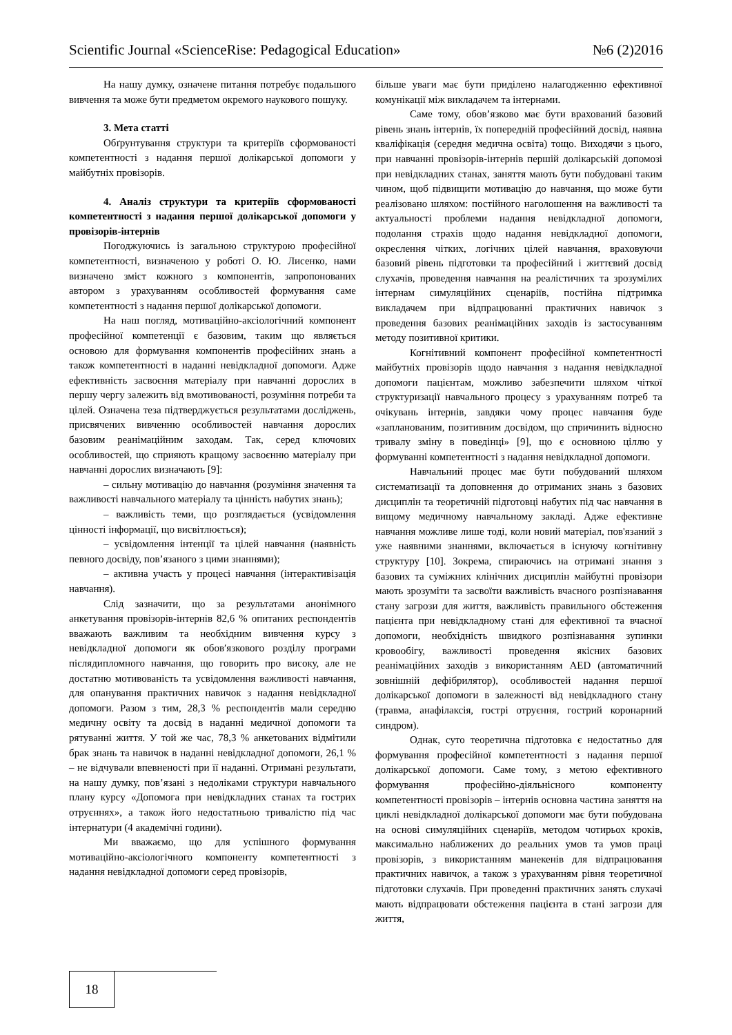Scientific Journal «ScienceRise: Pedagogical Education» №6 (2)2016
На нашу думку, означене питання потребує подальшого вивчення та може бути предметом окремого наукового пошуку.
3. Мета статті
Обґрунтування структури та критеріїв сформованості компетентності з надання першої долікарської допомоги у майбутніх провізорів.
4. Аналіз структури та критеріїв сформованості компетентності з надання першої долікарської допомоги у провізорів-інтернів
Погоджуючись із загальною структурою професійної компетентності, визначеною у роботі О. Ю. Лисенко, нами визначено зміст кожного з компонентів, запропонованих автором з урахуванням особливостей формування саме компетентності з надання першої долікарської допомоги.
На наш погляд, мотиваційно-аксіологічний компонент професійної компетенції є базовим, таким що являється основою для формування компонентів професійних знань а також компетентності в наданні невідкладної допомоги. Адже ефективність засвоєння матеріалу при навчанні дорослих в першу чергу залежить від вмотивованості, розуміння потреби та цілей. Означена теза підтверджується результатами досліджень, присвячених вивченню особливостей навчання дорослих базовим реанімаційним заходам. Так, серед ключових особливостей, що сприяють кращому засвоєнню матеріалу при навчанні дорослих визначають [9]:
– сильну мотивацію до навчання (розуміння значення та важливості навчального матеріалу та цінність набутих знань);
– важливість теми, що розглядається (усвідомлення цінності інформації, що висвітлюється);
– усвідомлення інтенції та цілей навчання (наявність певного досвіду, пов’язаного з цими знаннями);
– активна участь у процесі навчання (інтерактивізація навчання).
Слід зазначити, що за результатами анонімного анкетування провізорів-інтернів 82,6 % опитаних респондентів вважають важливим та необхідним вивчення курсу з невідкладної допомоги як обов′язкового розділу програми післядипломного навчання, що говорить про високу, але не достатню мотивованість та усвідомлення важливості навчання, для опанування практичних навичок з надання невідкладної допомоги. Разом з тим, 28,3 % респондентів мали середню медичну освіту та досвід в наданні медичної допомоги та рятуванні життя. У той же час, 78,3 % анкетованих відмітили брак знань та навичок в наданні невідкладної допомоги, 26,1 % – не відчували впевненості при її наданні. Отримані результати, на нашу думку, пов’язані з недоліками структури навчального плану курсу «Допомога при невідкладних станах та гострих отруєннях», а також його недостатньою тривалістю під час інтернатури (4 академічні години).
Ми вважаємо, що для успішного формування мотиваційно-аксіологічного компоненту компетентності з надання невідкладної допомоги серед провізорів,
більше уваги має бути приділено налагодженню ефективної комунікації між викладачем та інтернами.
Саме тому, обов’язково має бути врахований базовий рівень знань інтернів, їх попередній професійний досвід, наявна кваліфікація (середня медична освіта) тощо. Виходячи з цього, при навчанні провізорів-інтернів першій долікарській допомозі при невідкладних станах, заняття мають бути побудовані таким чином, щоб підвищити мотивацію до навчання, що може бути реалізовано шляхом: постійного наголошення на важливості та актуальності проблеми надання невідкладної допомоги, подолання страхів щодо надання невідкладної допомоги, окреслення чітких, логічних цілей навчання, враховуючи базовий рівень підготовки та професійний і життєвий досвід слухачів, проведення навчання на реалістичних та зрозумілих інтернам симуляційних сценаріїв, постійна підтримка викладачем при відпрацюванні практичних навичок з проведення базових реанімаційних заходів із застосуванням методу позитивної критики.
Когнітивний компонент професійної компетентності майбутніх провізорів щодо навчання з надання невідкладної допомоги пацієнтам, можливо забезпечити шляхом чіткої структуризації навчального процесу з урахуванням потреб та очікувань інтернів, завдяки чому процес навчання буде «запланованим, позитивним досвідом, що спричинить відносно тривалу зміну в поведінці» [9], що є основною ціллю у формуванні компетентності з надання невідкладної допомоги.
Навчальний процес має бути побудований шляхом систематизації та доповнення до отриманих знань з базових дисциплін та теоретичній підготовці набутих під час навчання в вищому медичному навчальному закладі. Адже ефективне навчання можливе лише тоді, коли новий матеріал, пов'язаний з уже наявними знаннями, включається в існуючу когнітивну структуру [10]. Зокрема, спираючись на отримані знання з базових та суміжних клінічних дисциплін майбутні провізори мають зрозуміти та засвоїти важливість вчасного розпізнавання стану загрози для життя, важливість правильного обстеження пацієнта при невідкладному стані для ефективної та вчасної допомоги, необхідність швидкого розпізнавання зупинки кровообігу, важливості проведення якісних базових реанімаційних заходів з використанням AED (автоматичний зовнішній дефібрилятор), особливостей надання першої долікарської допомоги в залежності від невідкладного стану (травма, анафілаксія, гострі отруєння, гострий коронарний синдром).
Однак, суто теоретична підготовка є недостатньо для формування професійної компетентності з надання першої долікарської допомоги. Саме тому, з метою ефективного формування професійно-діяльнісного компоненту компетентності провізорів – інтернів основна частина заняття на циклі невідкладної долікарської допомоги має бути побудована на основі симуляційних сценаріїв, методом чотирьох кроків, максимально наближених до реальних умов та умов праці провізорів, з використанням манекенів для відпрацювання практичних навичок, а також з урахуванням рівня теоретичної підготовки слухачів. При проведенні практичних занять слухачі мають відпрацювати обстеження пацієнта в стані загрози для життя,
18